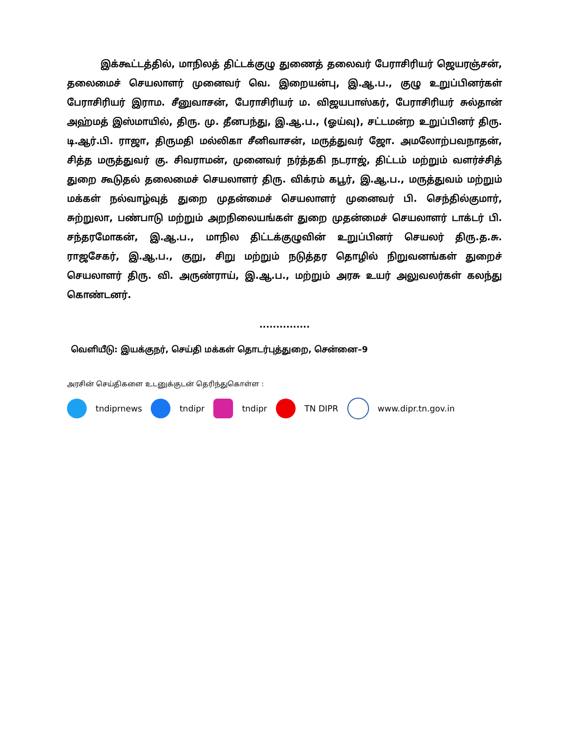இக்கூட்டத்தில், மாநிலத் திட்டக்குழு துணைத் தலைவர் பேராசிரியர் ஜெயரஞ்சன், தலைமைச் செயலாளர் முனைவர் வெ. இறையன்பு, இ.ஆ.ப., குழு உறுப்பினர்கள் பேராசிரியர் இராம. சீனுவாசன், பேராசிரியர் ம. விஜயபாஸ்கர், பேராசிரியர் சுல்தான் அஹ்மத் இஸ்மாயில், திரு. மு. தீனபந்து, இ.ஆ.ப., (ஓய்வு), சட்டமன்ற உறுப்பினர் திரு. டி.ஆர்.பி. ராஜா, திருமதி மல்லிகா சீனிவாசன், மருத்துவர் ஜோ. அமலோற்பவநாதன், சித்த மருத்துவர் கு. சிவராமன், முனைவர் நர்த்தகி நடராஜ், திட்டம் மற்றும் வளர்ச்சித் துறை கூடுதல் தலைமைச் செயலாளர் திரு. விக்ரம் கபூர், இ.ஆ.ப., மருத்துவம் மற்றும் மக்கள் நல்வாழ்வுத் துறை முதன்மைச் செயலாளர் முனைவர் பி. செந்தில்குமார், சுற்றுலா, பண்பாடு மற்றும் அறநிலையங்கள் துறை முதன்மைச் செயலாளர் டாக்டர் பி. சந்தரமோகன், இ.ஆ.ப., மாநில திட்டக்குழுவின் உறுப்பினர் செயலர் திரு.த.சு. ராஜசேகர், இ.ஆ.ப., குறு, சிறு மற்றும் நடுத்தர தொழில் நிறுவனங்கள் துறைச் செயலாளர் திரு. வி. அருண்ராய், இ.ஆ.ப., மற்றும் அரசு உயர் அலுவலர்கள் கலந்து கொண்டனர்.
...............
வெளியீடு: இயக்குநர், செய்தி மக்கள் தொடர்புத்துறை, சென்னை–9
அரசின் செய்திகளை உடனுக்குடன் தெரிந்துகொள்ள :
tndiprnews tndipr tndipr TN DIPR www.dipr.tn.gov.in